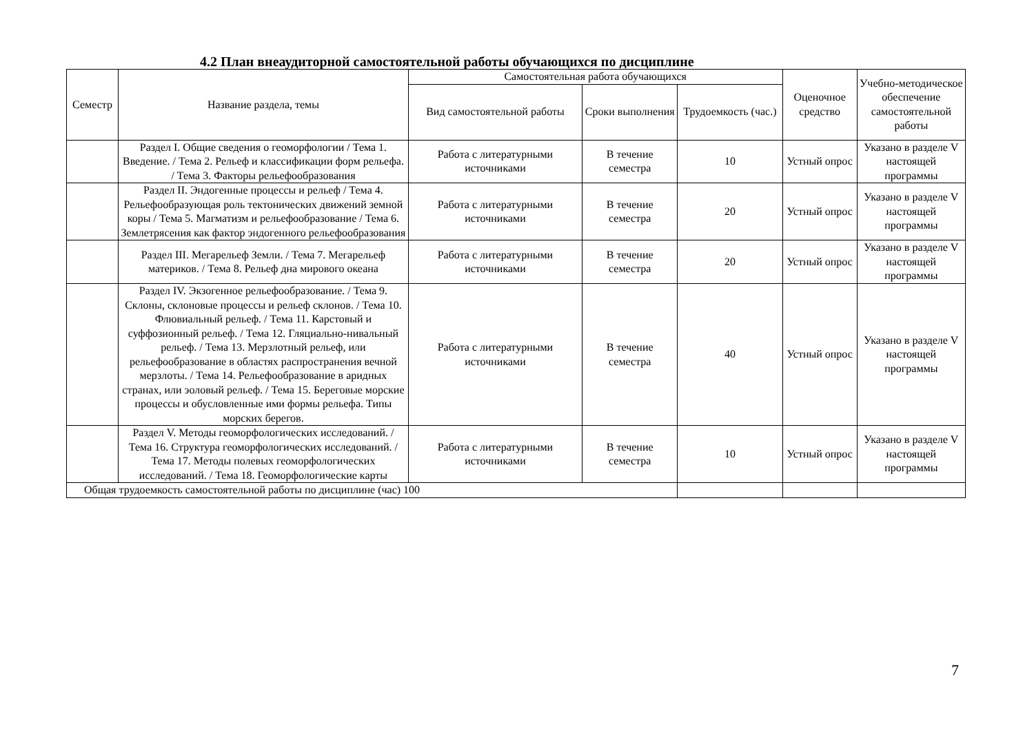4.2 План внеаудиторной самостоятельной работы обучающихся по дисциплине
| Семестр | Название раздела, темы | Самостоятельная работа обучающихся | | | Оценочное средство | Учебно-методическое обеспечение самостоятельной работы |
| --- | --- | --- | --- | --- | --- | --- |
| | | Вид самостоятельной работы | Сроки выполнения | Трудоемкость (час.) | | |
| | Раздел I. Общие сведения о геоморфологии / Тема 1. Введение. / Тема 2. Рельеф и классификации форм рельефа. / Тема 3. Факторы рельефообразования | Работа с литературными источниками | В течение семестра | 10 | Устный опрос | Указано в разделе V настоящей программы |
| | Раздел II. Эндогенные процессы и рельеф / Тема 4. Рельефообразующая роль тектонических движений земной коры / Тема 5. Магматизм и рельефообразование / Тема 6. Землетрясения как фактор эндогенного рельефообразования | Работа с литературными источниками | В течение семестра | 20 | Устный опрос | Указано в разделе V настоящей программы |
| | Раздел III. Мегарельеф Земли. / Тема 7. Мегарельеф материков. / Тема 8. Рельеф дна мирового океана | Работа с литературными источниками | В течение семестра | 20 | Устный опрос | Указано в разделе V настоящей программы |
| | Раздел IV. Экзогенное рельефообразование. / Тема 9. Склоны, склоновые процессы и рельеф склонов. / Тема 10. Флювиальный рельеф. / Тема 11. Карстовый и суффозионный рельеф. / Тема 12. Гляциально-нивальный рельеф. / Тема 13. Мерзлотный рельеф, или рельефообразование в областях распространения вечной мерзлоты. / Тема 14. Рельефообразование в аридных странах, или эоловый рельеф. / Тема 15. Береговые морские процессы и обусловленные ими формы рельефа. Типы морских берегов. | Работа с литературными источниками | В течение семестра | 40 | Устный опрос | Указано в разделе V настоящей программы |
| | Раздел V. Методы геоморфологических исследований. / Тема 16. Структура геоморфологических исследований. / Тема 17. Методы полевых геоморфологических исследований. / Тема 18. Геоморфологические карты | Работа с литературными источниками | В течение семестра | 10 | Устный опрос | Указано в разделе V настоящей программы |
| Общая трудоемкость самостоятельной работы по дисциплине (час) 100 | | | | | | |
7